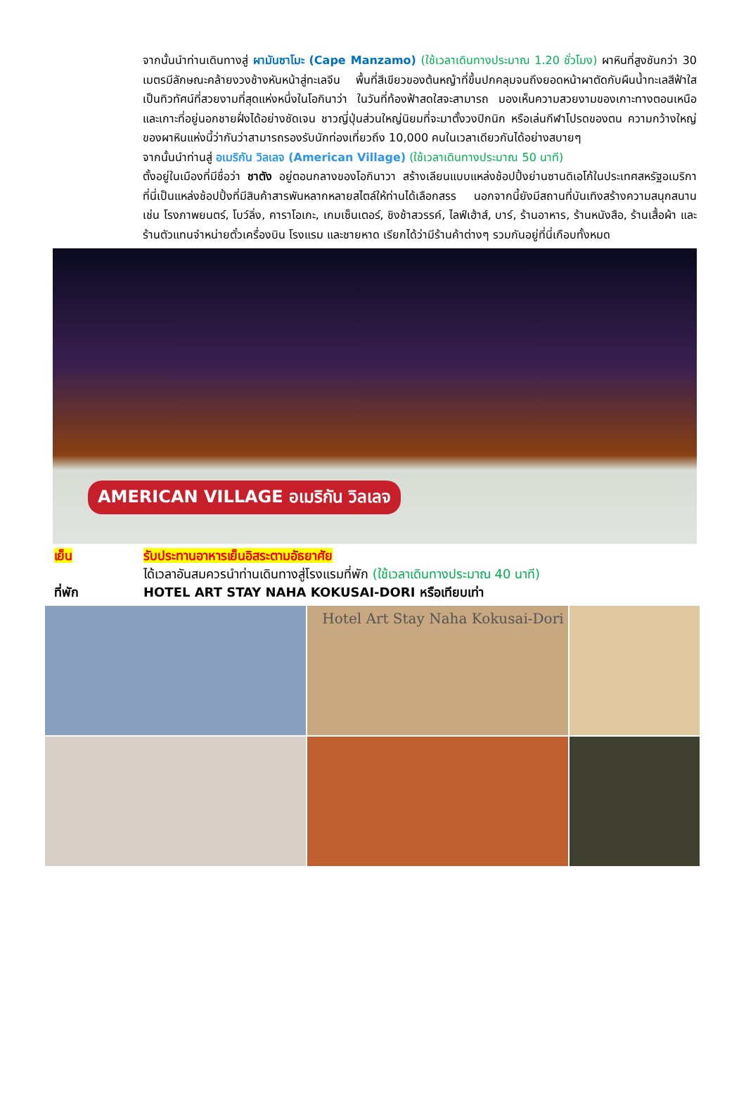จากนั้นนำท่านเดินทางสู่ ผามันซาโมะ (Cape Manzamo) (ใช้เวลาเดินทางประมาณ 1.20 ชั่วโมง) ผาหินที่สูงชันกว่า 30 เมตรมีลักษณะคล้ายงวงช้างหันหน้าสู่ทะเลจีน พื้นที่สีเขียวของต้นหญ้าที่ขึ้นปกคลุมจนถึงยอดหน้าผาตัดกับผืนน้ำทะเลสีฟ้าใส เป็นทิวทัศน์ที่สวยงามที่สุดแห่งหนึ่งในโอกินาว่า ในวันที่ท้องฟ้าสดใสจะสามารถ มองเห็นความสวยงามของเกาะทางตอนเหนือและเกาะที่อยู่นอกชายฝั่งได้อย่างชัดเจน ชาวญี่ปุ่นส่วนใหญ่นิยมที่จะมาตั้งวงปิกนิก หรือเล่นกีฬาโปรดของตน ความกว้างใหญ่ของผาหินแห่งนี้ว่ากันว่าสามารถรองรับนักท่องเที่ยวถึง 10,000 คนในเวลาเดียวกันได้อย่างสบายๆ
จากนั้นนำท่านสู่ อเมริกัน วิลเลจ (American Village) (ใช้เวลาเดินทางประมาณ 50 นาที)
ตั้งอยู่ในเมืองที่มีชื่อว่า ชาตัง อยู่ตอนกลางของโอกินาวา สร้างเลียนแบบแหล่งช้อปปิ้งย่านซานดิเอโก้ในประเทศสหรัฐอเมริกา ที่นี่เป็นแหล่งช้อปปิ้งที่มีสินค้าสารพันหลากหลายสไตล์ให้ท่านได้เลือกสรร นอกจากนี้ยังมีสถานที่บันเทิงสร้างความสนุกสนาน เช่น โรงภาพยนตร์, โบว์ลิ่ง, คาราโอเกะ, เกมเซ็นเตอร์, ชิงช้าสวรรค์, ไลฟ์เฮ้าส์, บาร์, ร้านอาหาร, ร้านหนังสือ, ร้านเสื้อผ้า และร้านตัวแทนจำหน่ายตั๋วเครื่องบิน โรงแรม และชายหาด เรียกได้ว่ามีร้านค้าต่างๆ รวมกันอยู่ที่นี่เกือบทั้งหมด
AMERICAN VILLAGE อเมริกัน วิลเลจ
เย็น รับประทานอาหารเย็นอิสระตามอัธยาศัย
ได้เวลาอันสมควรนำท่านเดินทางสู่โรงแรมที่พัก (ใช้เวลาเดินทางประมาณ 40 นาที)
ที่พัก HOTEL ART STAY NAHA KOKUSAI-DORI หรือเทียบเท่า
Hotel Art Stay Naha Kokusai-Dori